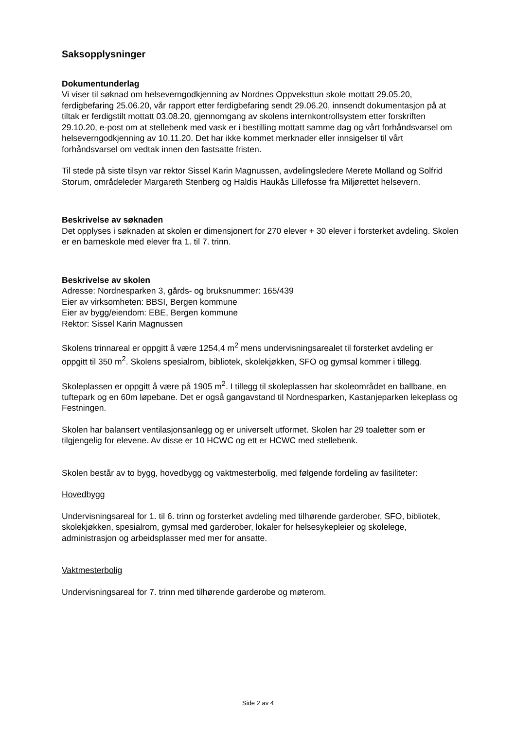Saksopplysninger
Dokumentunderlag
Vi viser til søknad om helseverngodkjenning av Nordnes Oppveksttun skole mottatt 29.05.20, ferdigbefaring 25.06.20, vår rapport etter ferdigbefaring sendt 29.06.20, innsendt dokumentasjon på at tiltak er ferdigstilt mottatt 03.08.20, gjennomgang av skolens internkontrollsystem etter forskriften 29.10.20, e-post om at stellebenk med vask er i bestilling mottatt samme dag og vårt forhåndsvarsel om helseverngodkjenning av 10.11.20. Det har ikke kommet merknader eller innsigelser til vårt forhåndsvarsel om vedtak innen den fastsatte fristen.
Til stede på siste tilsyn var rektor Sissel Karin Magnussen, avdelingsledere Merete Molland og Solfrid Storum, områdeleder Margareth Stenberg og Haldis Haukås Lillefosse fra Miljørettet helsevern.
Beskrivelse av søknaden
Det opplyses i søknaden at skolen er dimensjonert for 270 elever + 30 elever i forsterket avdeling. Skolen er en barneskole med elever fra 1. til 7. trinn.
Beskrivelse av skolen
Adresse: Nordnesparken 3, gårds- og bruksnummer: 165/439
Eier av virksomheten: BBSI, Bergen kommune
Eier av bygg/eiendom: EBE, Bergen kommune
Rektor: Sissel Karin Magnussen
Skolens trinnareal er oppgitt å være 1254,4 m<sup>2</sup> mens undervisningsarealet til forsterket avdeling er oppgitt til 350 m<sup>2</sup>. Skolens spesialrom, bibliotek, skolekjøkken, SFO og gymsal kommer i tillegg.
Skoleplassen er oppgitt å være på 1905 m<sup>2</sup>. I tillegg til skoleplassen har skoleområdet en ballbane, en tuftepark og en 60m løpebane. Det er også gangavstand til Nordnesparken, Kastanjeparken lekeplass og Festningen.
Skolen har balansert ventilasjonsanlegg og er universelt utformet. Skolen har 29 toaletter som er tilgjengelig for elevene. Av disse er 10 HCWC og ett er HCWC med stellebenk.
Skolen består av to bygg, hovedbygg og vaktmesterbolig, med følgende fordeling av fasiliteter:
Hovedbygg
Undervisningsareal for 1. til 6. trinn og forsterket avdeling med tilhørende garderober, SFO, bibliotek, skolekjøkken, spesialrom, gymsal med garderober, lokaler for helsesykepleier og skolelege, administrasjon og arbeidsplasser med mer for ansatte.
Vaktmesterbolig
Undervisningsareal for 7. trinn med tilhørende garderobe og møterom.
Side 2 av 4